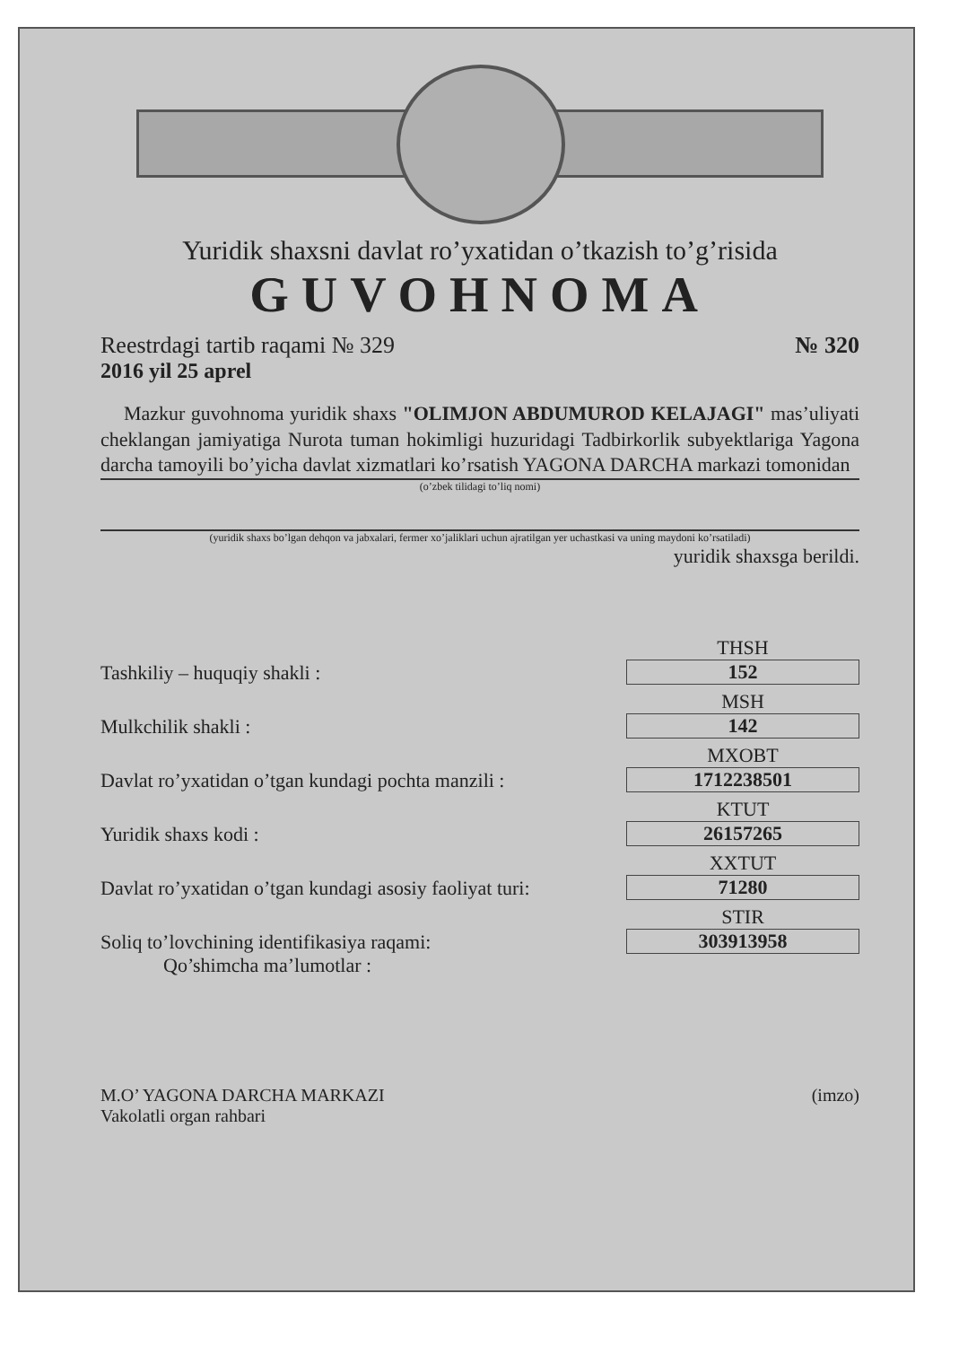Yuridik shaxsni davlat ro’yxatidan o’tkazish to’g’risida
GUVOHNOMA
Reestrdagi tartib raqami № 329 № 320
2016 yil 25 aprel
Mazkur guvohnoma yuridik shaxs "OLIMJON ABDUMUROD KELAJAGI" mas’uliyati cheklangan jamiyatiga Nurota tuman hokimligi huzuridagi Tadbirkorlik subyektlariga Yagona darcha tamoyili bo’yicha davlat xizmatlari ko’rsatish YAGONA DARCHA markazi tomonidan
(o’zbek tilidagi to’liq nomi)
(yuridik shaxs bo’lgan dehqon va jabxalari, fermer xo’jaliklari uchun ajratilgan yer uchastkasi va uning maydoni ko’rsatiladi)
yuridik shaxsga berildi.
Tashkiliy – huquqiy shakli : THSH
152
Mulkchilik shakli : MSH
142
Davlat ro’yxatidan o’tgan kundagi pochta manzili : MXOBT
1712238501
Yuridik shaxs kodi : KTUT
26157265
Davlat ro’yxatidan o’tgan kundagi asosiy faoliyat turi: XXTUT
71280
Soliq to’lovchining identifikasiya raqami: STIR
303913958
Qo’shimcha ma’lumotlar :
M.O’ YAGONA DARCHA MARKAZI
Vakolatli organ rahbari (imzo)